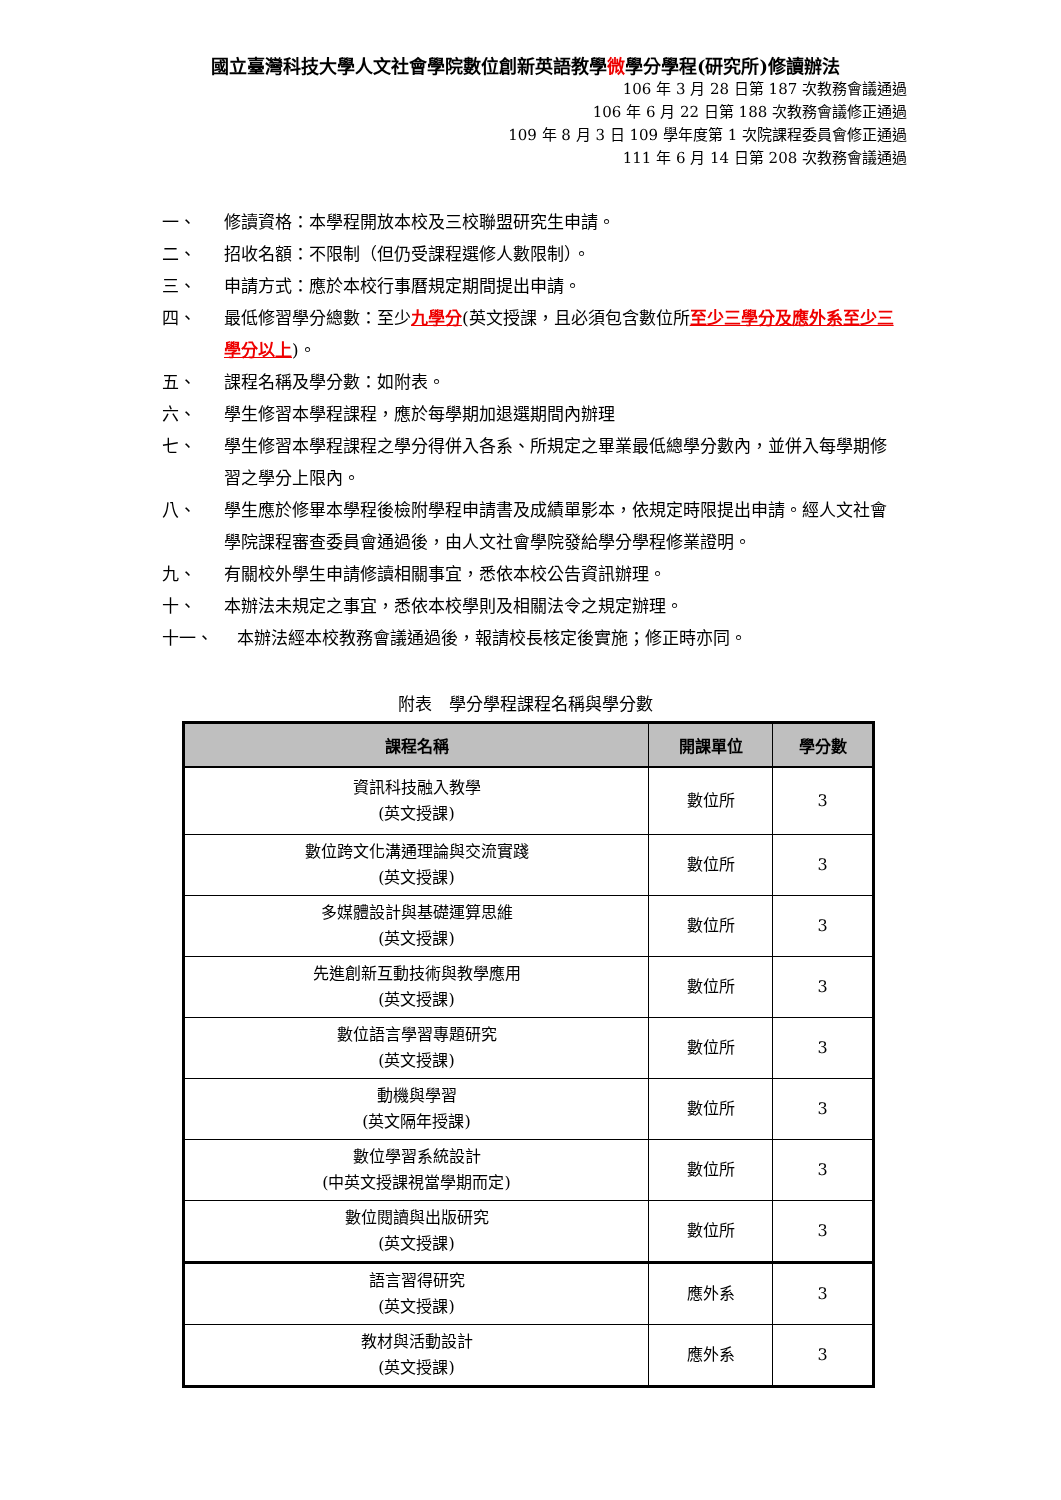國立臺灣科技大學人文社會學院數位創新英語教學微學分學程(研究所)修讀辦法
106 年 3 月 28 日第 187 次教務會議通過
106 年 6 月 22 日第 188 次教務會議修正通過
109 年 8 月 3 日 109 學年度第 1 次院課程委員會修正通過
111 年 6 月 14 日第 208 次教務會議通過
一、 修讀資格：本學程開放本校及三校聯盟研究生申請。
二、 招收名額：不限制（但仍受課程選修人數限制）。
三、 申請方式：應於本校行事曆規定期間提出申請。
四、 最低修習學分總數：至少九學分(英文授課，且必須包含數位所至少三學分及應外系至少三學分以上)。
五、 課程名稱及學分數：如附表。
六、 學生修習本學程課程，應於每學期加退選期間內辦理
七、 學生修習本學程課程之學分得併入各系、所規定之畢業最低總學分數內，並併入每學期修習之學分上限內。
八、 學生應於修畢本學程後檢附學程申請書及成績單影本，依規定時限提出申請。經人文社會學院課程審查委員會通過後，由人文社會學院發給學分學程修業證明。
九、 有關校外學生申請修讀相關事宜，悉依本校公告資訊辦理。
十、 本辦法未規定之事宜，悉依本校學則及相關法令之規定辦理。
十一、 本辦法經本校教務會議通過後，報請校長核定後實施；修正時亦同。
附表　學分學程課程名稱與學分數
| 課程名稱 | 開課單位 | 學分數 |
| --- | --- | --- |
| 資訊科技融入教學 (英文授課) | 數位所 | 3 |
| 數位跨文化溝通理論與交流實踐 (英文授課) | 數位所 | 3 |
| 多媒體設計與基礎運算思維 (英文授課) | 數位所 | 3 |
| 先進創新互動技術與教學應用 (英文授課) | 數位所 | 3 |
| 數位語言學習專題研究 (英文授課) | 數位所 | 3 |
| 動機與學習 (英文隔年授課) | 數位所 | 3 |
| 數位學習系統設計 (中英文授課視當學期而定) | 數位所 | 3 |
| 數位閱讀與出版研究 (英文授課) | 數位所 | 3 |
| 語言習得研究 (英文授課) | 應外系 | 3 |
| 教材與活動設計 (英文授課) | 應外系 | 3 |